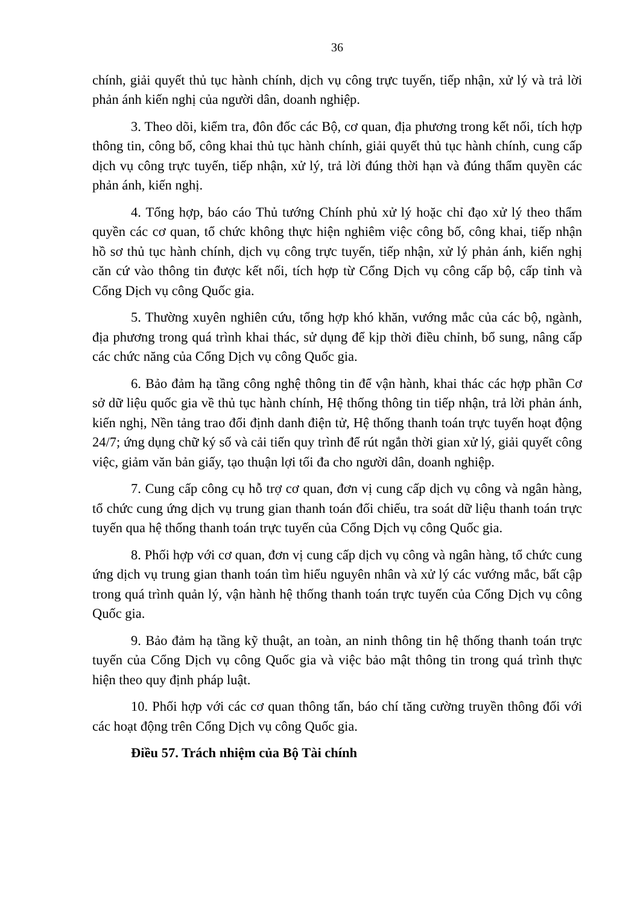36
chính, giải quyết thủ tục hành chính, dịch vụ công trực tuyến, tiếp nhận, xử lý và trả lời phản ánh kiến nghị của người dân, doanh nghiệp.
3. Theo dõi, kiểm tra, đôn đốc các Bộ, cơ quan, địa phương trong kết nối, tích hợp thông tin, công bố, công khai thủ tục hành chính, giải quyết thủ tục hành chính, cung cấp dịch vụ công trực tuyến, tiếp nhận, xử lý, trả lời đúng thời hạn và đúng thẩm quyền các phản ánh, kiến nghị.
4. Tổng hợp, báo cáo Thủ tướng Chính phủ xử lý hoặc chỉ đạo xử lý theo thẩm quyền các cơ quan, tổ chức không thực hiện nghiêm việc công bố, công khai, tiếp nhận hồ sơ thủ tục hành chính, dịch vụ công trực tuyến, tiếp nhận, xử lý phản ánh, kiến nghị căn cứ vào thông tin được kết nối, tích hợp từ Cổng Dịch vụ công cấp bộ, cấp tỉnh và Cổng Dịch vụ công Quốc gia.
5. Thường xuyên nghiên cứu, tổng hợp khó khăn, vướng mắc của các bộ, ngành, địa phương trong quá trình khai thác, sử dụng để kịp thời điều chỉnh, bổ sung, nâng cấp các chức năng của Cổng Dịch vụ công Quốc gia.
6. Bảo đảm hạ tầng công nghệ thông tin để vận hành, khai thác các hợp phần Cơ sở dữ liệu quốc gia về thủ tục hành chính, Hệ thống thông tin tiếp nhận, trả lời phản ánh, kiến nghị, Nền tảng trao đổi định danh điện tử, Hệ thống thanh toán trực tuyến hoạt động 24/7; ứng dụng chữ ký số và cải tiến quy trình để rút ngắn thời gian xử lý, giải quyết công việc, giảm văn bản giấy, tạo thuận lợi tối đa cho người dân, doanh nghiệp.
7. Cung cấp công cụ hỗ trợ cơ quan, đơn vị cung cấp dịch vụ công và ngân hàng, tổ chức cung ứng dịch vụ trung gian thanh toán đối chiếu, tra soát dữ liệu thanh toán trực tuyến qua hệ thống thanh toán trực tuyến của Cổng Dịch vụ công Quốc gia.
8. Phối hợp với cơ quan, đơn vị cung cấp dịch vụ công và ngân hàng, tổ chức cung ứng dịch vụ trung gian thanh toán tìm hiểu nguyên nhân và xử lý các vướng mắc, bất cập trong quá trình quản lý, vận hành hệ thống thanh toán trực tuyến của Cổng Dịch vụ công Quốc gia.
9. Bảo đảm hạ tầng kỹ thuật, an toàn, an ninh thông tin hệ thống thanh toán trực tuyến của Cổng Dịch vụ công Quốc gia và việc bảo mật thông tin trong quá trình thực hiện theo quy định pháp luật.
10. Phối hợp với các cơ quan thông tấn, báo chí tăng cường truyền thông đối với các hoạt động trên Cổng Dịch vụ công Quốc gia.
Điều 57. Trách nhiệm của Bộ Tài chính